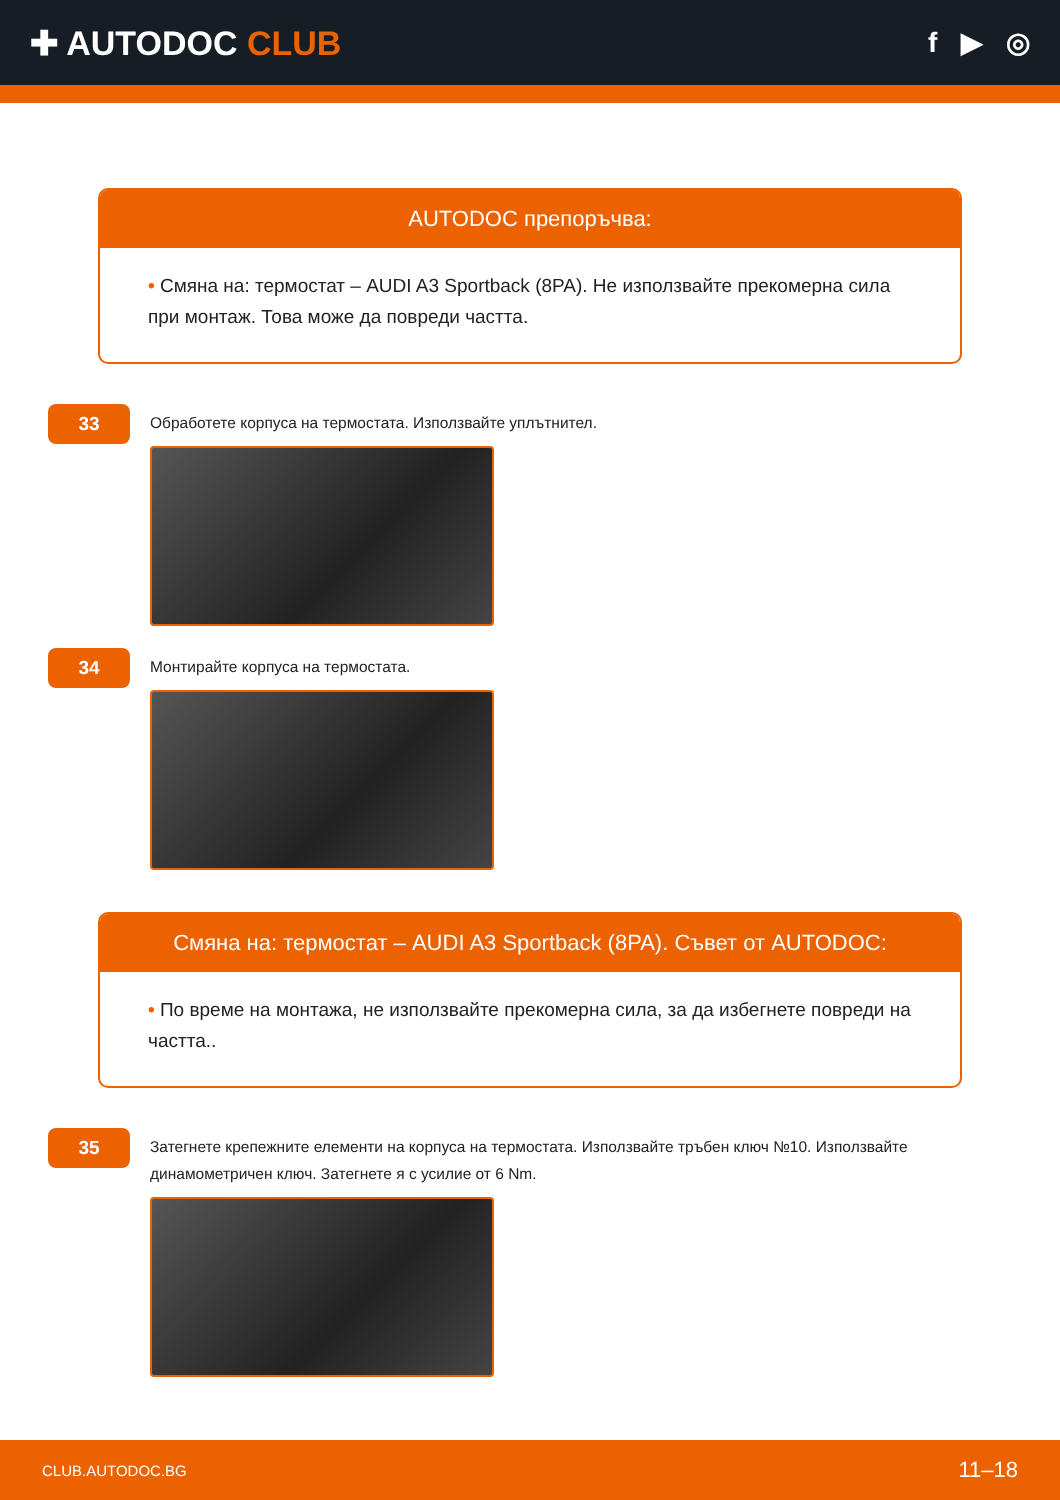✚ AUTODOC CLUB
f ▶ ◎
AUTODOC препоръчва:
• Смяна на: термостат – AUDI A3 Sportback (8PA). Не използвайте прекомерна сила при монтаж. Това може да повреди частта.
33
Обработете корпуса на термостата. Използвайте уплътнител.
34
Монтирайте корпуса на термостата.
Смяна на: термостат – AUDI A3 Sportback (8PA). Съвет от AUTODOC:
• По време на монтажа, не използвайте прекомерна сила, за да избегнете повреди на частта..
35
Затегнете крепежните елементи на корпуса на термостата. Използвайте тръбен ключ №10. Използвайте динамометричен ключ. Затегнете я с усилие от 6 Nm.
CLUB.AUTODOC.BG 11–18